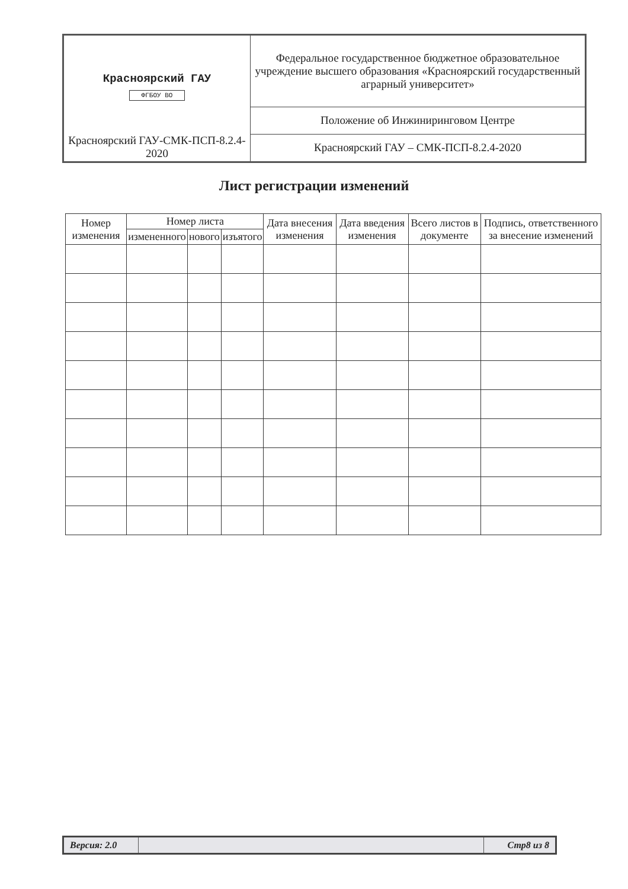| Красноярский ГАУ ФГБОУ ВО Красноярский ГАУ-СМК-ПСП-8.2.4-2020 | Федеральное государственное бюджетное образовательное учреждение высшего образования «Красноярский государственный аграрный университет» |
| | Положение об Инжиниринговом Центре |
| | Красноярский ГАУ – СМК-ПСП-8.2.4-2020 |
Лист регистрации изменений
| Номер изменения | Номер листа | | | Дата внесения изменения | Дата введения изменения | Всего листов в документе | Подпись, ответственного за внесение изменений |
| --- | --- | --- | --- | --- | --- | --- | --- |
| | измененного | нового | изъятого | | | | |
| Версия: 2.0 | | Стр8 из 8 |